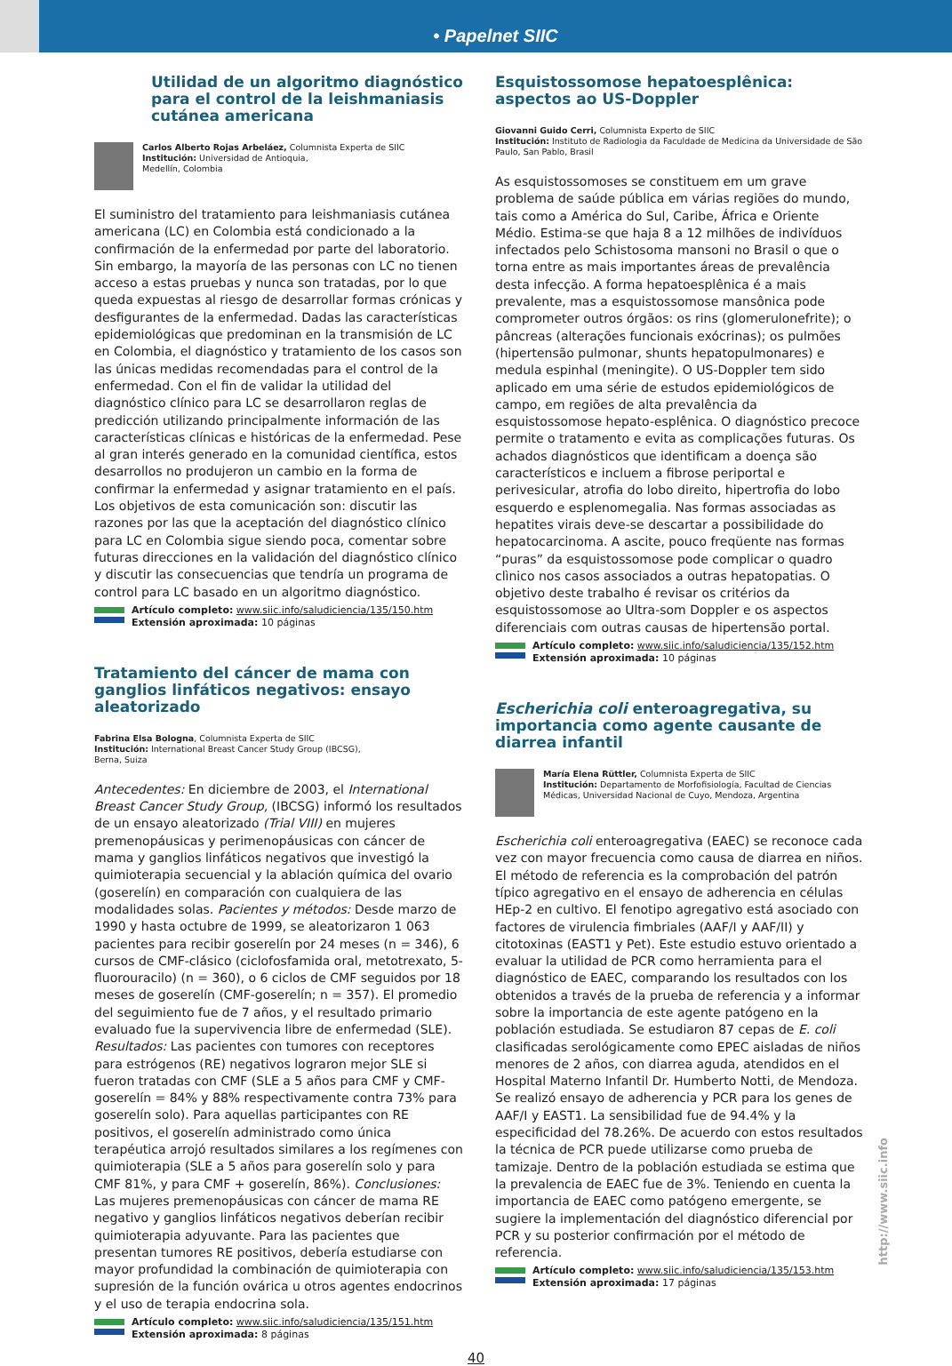• Papelnet SIIC
Utilidad de un algoritmo diagnóstico para el control de la leishmaniasis cutánea americana
Carlos Alberto Rojas Arbeláez, Columnista Experta de SIIC
Institución: Universidad de Antioquia,
Medellín, Colombia
El suministro del tratamiento para leishmaniasis cutánea americana (LC) en Colombia está condicionado a la confirmación de la enfermedad por parte del laboratorio. Sin embargo, la mayoría de las personas con LC no tienen acceso a estas pruebas y nunca son tratadas, por lo que queda expuestas al riesgo de desarrollar formas crónicas y desfigurantes de la enfermedad. Dadas las características epidemiológicas que predominan en la transmisión de LC en Colombia, el diagnóstico y tratamiento de los casos son las únicas medidas recomendadas para el control de la enfermedad. Con el fin de validar la utilidad del diagnóstico clínico para LC se desarrollaron reglas de predicción utilizando principalmente información de las características clínicas e históricas de la enfermedad. Pese al gran interés generado en la comunidad científica, estos desarrollos no produjeron un cambio en la forma de confirmar la enfermedad y asignar tratamiento en el país. Los objetivos de esta comunicación son: discutir las razones por las que la aceptación del diagnóstico clínico para LC en Colombia sigue siendo poca, comentar sobre futuras direcciones en la validación del diagnóstico clínico y discutir las consecuencias que tendría un programa de control para LC basado en un algoritmo diagnóstico.
Artículo completo: www.siic.info/saludiciencia/135/150.htm
Extensión aproximada: 10 páginas
Tratamiento del cáncer de mama con ganglios linfáticos negativos: ensayo aleatorizado
Fabrina Elsa Bologna, Columnista Experta de SIIC
Institución: International Breast Cancer Study Group (IBCSG),
Berna, Suiza
Antecedentes: En diciembre de 2003, el International Breast Cancer Study Group, (IBCSG) informó los resultados de un ensayo aleatorizado (Trial VIII) en mujeres premenopáusicas y perimenopáusicas con cáncer de mama y ganglios linfáticos negativos que investigó la quimioterapia secuencial y la ablación química del ovario (goserelín) en comparación con cualquiera de las modalidades solas. Pacientes y métodos: Desde marzo de 1990 y hasta octubre de 1999, se aleatorizaron 1 063 pacientes para recibir goserelín por 24 meses (n = 346), 6 cursos de CMF-clásico (ciclofosfamida oral, metotrexato, 5-fluorouracilo) (n = 360), o 6 ciclos de CMF seguidos por 18 meses de goserelín (CMF-goserelín; n = 357). El promedio del seguimiento fue de 7 años, y el resultado primario evaluado fue la supervivencia libre de enfermedad (SLE). Resultados: Las pacientes con tumores con receptores para estrógenos (RE) negativos lograron mejor SLE si fueron tratadas con CMF (SLE a 5 años para CMF y CMF-goserelín = 84% y 88% respectivamente contra 73% para goserelín solo). Para aquellas participantes con RE positivos, el goserelín administrado como única terapéutica arrojó resultados similares a los regímenes con quimioterapia (SLE a 5 años para goserelín solo y para CMF 81%, y para CMF + goserelín, 86%). Conclusiones: Las mujeres premenopáusicas con cáncer de mama RE negativo y ganglios linfáticos negativos deberían recibir quimioterapia adyuvante. Para las pacientes que presentan tumores RE positivos, debería estudiarse con mayor profundidad la combinación de quimioterapia con supresión de la función ovárica u otros agentes endocrinos y el uso de terapia endocrina sola.
Artículo completo: www.siic.info/saludiciencia/135/151.htm
Extensión aproximada: 8 páginas
Esquistossomose hepatoesplênica: aspectos ao US-Doppler
Giovanni Guido Cerri, Columnista Experto de SIIC
Institución: Instituto de Radiologia da Faculdade de Medicina da Universidade de São Paulo, San Pablo, Brasil
As esquistossomoses se constituem em um grave problema de saúde pública em várias regiões do mundo, tais como a América do Sul, Caribe, África e Oriente Médio. Estima-se que haja 8 a 12 milhões de indivíduos infectados pelo Schistosoma mansoni no Brasil o que o torna entre as mais importantes áreas de prevalência desta infecção. A forma hepatoesplênica é a mais prevalente, mas a esquistossomose mansônica pode comprometer outros órgãos: os rins (glomerulonefrite); o pâncreas (alterações funcionais exócrinas); os pulmões (hipertensão pulmonar, shunts hepatopulmonares) e medula espinhal (meningite). O US-Doppler tem sido aplicado em uma série de estudos epidemiológicos de campo, em regiões de alta prevalência da esquistossomose hepato-esplênica. O diagnóstico precoce permite o tratamento e evita as complicações futuras. Os achados diagnósticos que identificam a doença são característicos e incluem a fibrose periportal e perivesicular, atrofia do lobo direito, hipertrofia do lobo esquerdo e esplenomegalia. Nas formas associadas as hepatites virais deve-se descartar a possibilidade do hepatocarcinoma. A ascite, pouco freqüente nas formas “puras” da esquistossomose pode complicar o quadro clìnico nos casos associados a outras hepatopatias. O objetivo deste trabalho é revisar os critérios da esquistossomose ao Ultra-som Doppler e os aspectos diferenciais com outras causas de hipertensão portal.
Artículo completo: www.siic.info/saludiciencia/135/152.htm
Extensión aproximada: 10 páginas
Escherichia coli enteroagregativa, su importancia como agente causante de diarrea infantil
María Elena Rüttler, Columnista Experta de SIIC
Institución: Departamento de Morfofisiología, Facultad de Ciencias Médicas, Universidad Nacional de Cuyo, Mendoza, Argentina
Escherichia coli enteroagregativa (EAEC) se reconoce cada vez con mayor frecuencia como causa de diarrea en niños. El método de referencia es la comprobación del patrón típico agregativo en el ensayo de adherencia en células HEp-2 en cultivo. El fenotipo agregativo está asociado con factores de virulencia fimbriales (AAF/I y AAF/II) y citotoxinas (EAST1 y Pet). Este estudio estuvo orientado a evaluar la utilidad de PCR como herramienta para el diagnóstico de EAEC, comparando los resultados con los obtenidos a través de la prueba de referencia y a informar sobre la importancia de este agente patógeno en la población estudiada. Se estudiaron 87 cepas de E. coli clasificadas serológicamente como EPEC aisladas de niños menores de 2 años, con diarrea aguda, atendidos en el Hospital Materno Infantil Dr. Humberto Notti, de Mendoza. Se realizó ensayo de adherencia y PCR para los genes de AAF/I y EAST1. La sensibilidad fue de 94.4% y la especificidad del 78.26%. De acuerdo con estos resultados la técnica de PCR puede utilizarse como prueba de tamizaje. Dentro de la población estudiada se estima que la prevalencia de EAEC fue de 3%. Teniendo en cuenta la importancia de EAEC como patógeno emergente, se sugiere la implementación del diagnóstico diferencial por PCR y su posterior confirmación por el método de referencia.
Artículo completo: www.siic.info/saludiciencia/135/153.htm
Extensión aproximada: 17 páginas
40
http://www.siic.info